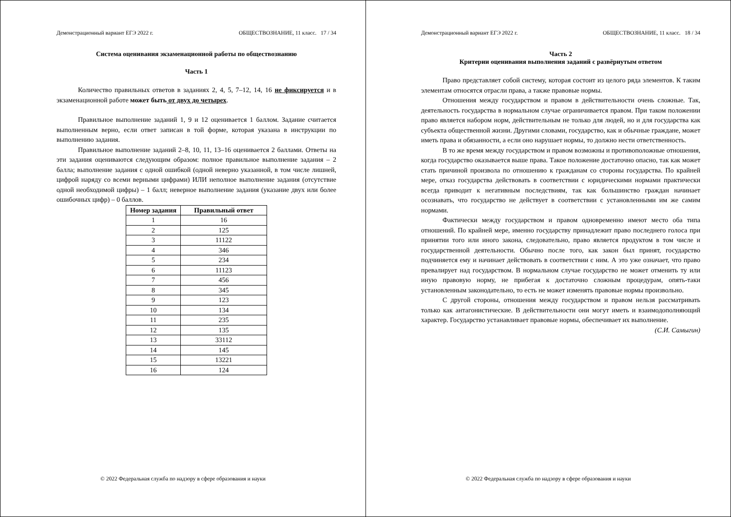Демонстрационный вариант ЕГЭ 2022 г. ОБЩЕСТВОЗНАНИЕ, 11 класс. 17 / 34
Система оценивания экзаменационной работы по обществознанию
Часть 1
Количество правильных ответов в заданиях 2, 4, 5, 7–12, 14, 16 не фиксируется и в экзаменационной работе может быть от двух до четырех.
Правильное выполнение заданий 1, 9 и 12 оценивается 1 баллом. Задание считается выполненным верно, если ответ записан в той форме, которая указана в инструкции по выполнению задания.
Правильное выполнение заданий 2–8, 10, 11, 13–16 оценивается 2 баллами. Ответы на эти задания оцениваются следующим образом: полное правильное выполнение задания – 2 балла; выполнение задания с одной ошибкой (одной неверно указанной, в том числе лишней, цифрой наряду со всеми верными цифрами) ИЛИ неполное выполнение задания (отсутствие одной необходимой цифры) – 1 балл; неверное выполнение задания (указание двух или более ошибочных цифр) – 0 баллов.
| Номер задания | Правильный ответ |
| --- | --- |
| 1 | 16 |
| 2 | 125 |
| 3 | 11122 |
| 4 | 346 |
| 5 | 234 |
| 6 | 11123 |
| 7 | 456 |
| 8 | 345 |
| 9 | 123 |
| 10 | 134 |
| 11 | 235 |
| 12 | 135 |
| 13 | 33112 |
| 14 | 145 |
| 15 | 13221 |
| 16 | 124 |
© 2022 Федеральная служба по надзору в сфере образования и науки
Демонстрационный вариант ЕГЭ 2022 г. ОБЩЕСТВОЗНАНИЕ, 11 класс. 18 / 34
Часть 2
Критерии оценивания выполнения заданий с развёрнутым ответом
Право представляет собой систему, которая состоит из целого ряда элементов. К таким элементам относятся отрасли права, а также правовые нормы.
Отношения между государством и правом в действительности очень сложные. Так, деятельность государства в нормальном случае ограничивается правом. При таком положении право является набором норм, действительным не только для людей, но и для государства как субъекта общественной жизни. Другими словами, государство, как и обычные граждане, может иметь права и обязанности, а если оно нарушает нормы, то должно нести ответственность.
В то же время между государством и правом возможны и противоположные отношения, когда государство оказывается выше права. Такое положение достаточно опасно, так как может стать причиной произвола по отношению к гражданам со стороны государства. По крайней мере, отказ государства действовать в соответствии с юридическими нормами практически всегда приводит к негативным последствиям, так как большинство граждан начинает осознавать, что государство не действует в соответствии с установленными им же самим нормами.
Фактически между государством и правом одновременно имеют место оба типа отношений. По крайней мере, именно государству принадлежит право последнего голоса при принятии того или иного закона, следовательно, право является продуктом в том числе и государственной деятельности. Обычно после того, как закон был принят, государство подчиняется ему и начинает действовать в соответствии с ним. А это уже означает, что право превалирует над государством. В нормальном случае государство не может отменить ту или иную правовую норму, не прибегая к достаточно сложным процедурам, опять-таки установленным законодательно, то есть не может изменять правовые нормы произвольно.
С другой стороны, отношения между государством и правом нельзя рассматривать только как антагонистические. В действительности они могут иметь и взаимодополняющий характер. Государство устанавливает правовые нормы, обеспечивает их выполнение.
(С.И. Самыгин)
© 2022 Федеральная служба по надзору в сфере образования и науки